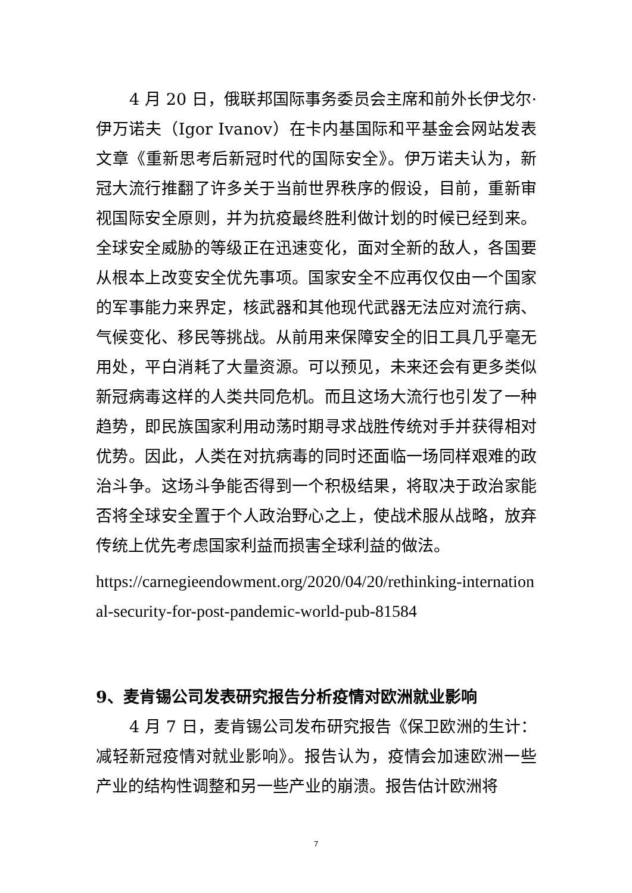4 月 20 日，俄联邦国际事务委员会主席和前外长伊戈尔·伊万诺夫（Igor Ivanov）在卡内基国际和平基金会网站发表文章《重新思考后新冠时代的国际安全》。伊万诺夫认为，新冠大流行推翻了许多关于当前世界秩序的假设，目前，重新审视国际安全原则，并为抗疫最终胜利做计划的时候已经到来。全球安全威胁的等级正在迅速变化，面对全新的敌人，各国要从根本上改变安全优先事项。国家安全不应再仅仅由一个国家的军事能力来界定，核武器和其他现代武器无法应对流行病、气候变化、移民等挑战。从前用来保障安全的旧工具几乎毫无用处，平白消耗了大量资源。可以预见，未来还会有更多类似新冠病毒这样的人类共同危机。而且这场大流行也引发了一种趋势，即民族国家利用动荡时期寻求战胜传统对手并获得相对优势。因此，人类在对抗病毒的同时还面临一场同样艰难的政治斗争。这场斗争能否得到一个积极结果，将取决于政治家能否将全球安全置于个人政治野心之上，使战术服从战略，放弃传统上优先考虑国家利益而损害全球利益的做法。
https://carnegieendowment.org/2020/04/20/rethinking-international-security-for-post-pandemic-world-pub-81584
9、麦肯锡公司发表研究报告分析疫情对欧洲就业影响
4 月 7 日，麦肯锡公司发布研究报告《保卫欧洲的生计：减轻新冠疫情对就业影响》。报告认为，疫情会加速欧洲一些产业的结构性调整和另一些产业的崩溃。报告估计欧洲将
7